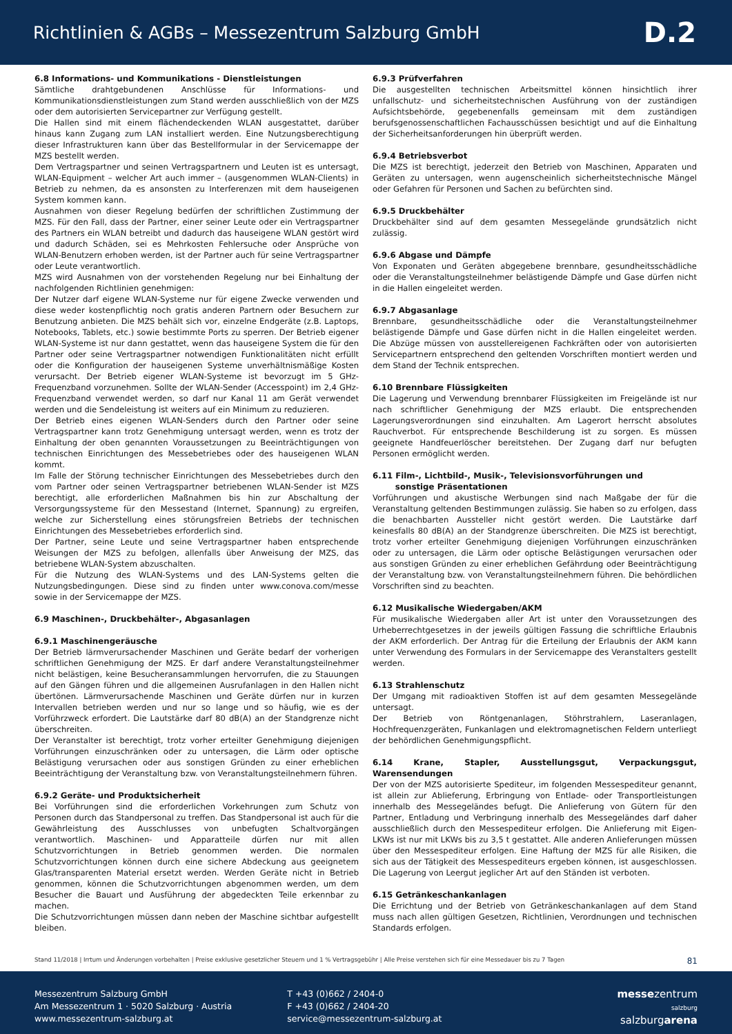Richtlinien & AGBs – Messezentrum Salzburg GmbH
D.2
6.8 Informations- und Kommunikations - Dienstleistungen
Sämtliche drahtgebundenen Anschlüsse für Informations- und Kommunikationsdienstleistungen zum Stand werden ausschließlich von der MZS oder dem autorisierten Servicepartner zur Verfügung gestellt.
Die Hallen sind mit einem flächendeckenden WLAN ausgestattet, darüber hinaus kann Zugang zum LAN installiert werden. Eine Nutzungsberechtigung dieser Infrastrukturen kann über das Bestellformular in der Servicemappe der MZS bestellt werden.
Dem Vertragspartner und seinen Vertragspartnern und Leuten ist es untersagt, WLAN-Equipment – welcher Art auch immer – (ausgenommen WLAN-Clients) in Betrieb zu nehmen, da es ansonsten zu Interferenzen mit dem hauseigenen System kommen kann.
Ausnahmen von dieser Regelung bedürfen der schriftlichen Zustimmung der MZS. Für den Fall, dass der Partner, einer seiner Leute oder ein Vertragspartner des Partners ein WLAN betreibt und dadurch das hauseigene WLAN gestört wird und dadurch Schäden, sei es Mehrkosten Fehlersuche oder Ansprüche von WLAN-Benutzern erhoben werden, ist der Partner auch für seine Vertragspartner oder Leute verantwortlich.
MZS wird Ausnahmen von der vorstehenden Regelung nur bei Einhaltung der nachfolgenden Richtlinien genehmigen:
Der Nutzer darf eigene WLAN-Systeme nur für eigene Zwecke verwenden und diese weder kostenpflichtig noch gratis anderen Partnern oder Besuchern zur Benutzung anbieten. Die MZS behält sich vor, einzelne Endgeräte (z.B. Laptops, Notebooks, Tablets, etc.) sowie bestimmte Ports zu sperren. Der Betrieb eigener WLAN-Systeme ist nur dann gestattet, wenn das hauseigene System die für den Partner oder seine Vertragspartner notwendigen Funktionalitäten nicht erfüllt oder die Konfiguration der hauseigenen Systeme unverhältnismäßige Kosten verursacht. Der Betrieb eigener WLAN-Systeme ist bevorzugt im 5 GHz-Frequenzband vorzunehmen. Sollte der WLAN-Sender (Accesspoint) im 2,4 GHz-Frequenzband verwendet werden, so darf nur Kanal 11 am Gerät verwendet werden und die Sendeleistung ist weiters auf ein Minimum zu reduzieren.
Der Betrieb eines eigenen WLAN-Senders durch den Partner oder seine Vertragspartner kann trotz Genehmigung untersagt werden, wenn es trotz der Einhaltung der oben genannten Voraussetzungen zu Beeinträchtigungen von technischen Einrichtungen des Messebetriebes oder des hauseigenen WLAN kommt.
Im Falle der Störung technischer Einrichtungen des Messebetriebes durch den vom Partner oder seinen Vertragspartner betriebenen WLAN-Sender ist MZS berechtigt, alle erforderlichen Maßnahmen bis hin zur Abschaltung der Versorgungssysteme für den Messestand (Internet, Spannung) zu ergreifen, welche zur Sicherstellung eines störungsfreien Betriebs der technischen Einrichtungen des Messebetriebes erforderlich sind.
Der Partner, seine Leute und seine Vertragspartner haben entsprechende Weisungen der MZS zu befolgen, allenfalls über Anweisung der MZS, das betriebene WLAN-System abzuschalten.
Für die Nutzung des WLAN-Systems und des LAN-Systems gelten die Nutzungsbedingungen. Diese sind zu finden unter www.conova.com/messe sowie in der Servicemappe der MZS.
6.9 Maschinen-, Druckbehälter-, Abgasanlagen
6.9.1 Maschinengeräusche
Der Betrieb lärmverursachender Maschinen und Geräte bedarf der vorherigen schriftlichen Genehmigung der MZS. Er darf andere Veranstaltungsteilnehmer nicht belästigen, keine Besucheransammlungen hervorrufen, die zu Stauungen auf den Gängen führen und die allgemeinen Ausrufanlagen in den Hallen nicht übertönen. Lärmverursachende Maschinen und Geräte dürfen nur in kurzen Intervallen betrieben werden und nur so lange und so häufig, wie es der Vorführzweck erfordert. Die Lautstärke darf 80 dB(A) an der Standgrenze nicht überschreiten.
Der Veranstalter ist berechtigt, trotz vorher erteilter Genehmigung diejenigen Vorführungen einzuschränken oder zu untersagen, die Lärm oder optische Belästigung verursachen oder aus sonstigen Gründen zu einer erheblichen Beeinträchtigung der Veranstaltung bzw. von Veranstaltungsteilnehmern führen.
6.9.2 Geräte- und Produktsicherheit
Bei Vorführungen sind die erforderlichen Vorkehrungen zum Schutz von Personen durch das Standpersonal zu treffen. Das Standpersonal ist auch für die Gewährleistung des Ausschlusses von unbefugten Schaltvorgängen verantwortlich. Maschinen- und Apparatteile dürfen nur mit allen Schutzvorrichtungen in Betrieb genommen werden. Die normalen Schutzvorrichtungen können durch eine sichere Abdeckung aus geeignetem Glas/transparenten Material ersetzt werden. Werden Geräte nicht in Betrieb genommen, können die Schutzvorrichtungen abgenommen werden, um dem Besucher die Bauart und Ausführung der abgedeckten Teile erkennbar zu machen.
Die Schutzvorrichtungen müssen dann neben der Maschine sichtbar aufgestellt bleiben.
6.9.3 Prüfverfahren
Die ausgestellten technischen Arbeitsmittel können hinsichtlich ihrer unfallschutz- und sicherheitstechnischen Ausführung von der zuständigen Aufsichtsbehörde, gegebenenfalls gemeinsam mit dem zuständigen berufsgenossenschaftlichen Fachausschüssen besichtigt und auf die Einhaltung der Sicherheitsanforderungen hin überprüft werden.
6.9.4 Betriebsverbot
Die MZS ist berechtigt, jederzeit den Betrieb von Maschinen, Apparaten und Geräten zu untersagen, wenn augenscheinlich sicherheitstechnische Mängel oder Gefahren für Personen und Sachen zu befürchten sind.
6.9.5 Druckbehälter
Druckbehälter sind auf dem gesamten Messegelände grundsätzlich nicht zulässig.
6.9.6 Abgase und Dämpfe
Von Exponaten und Geräten abgegebene brennbare, gesundheitsschädliche oder die Veranstaltungsteilnehmer belästigende Dämpfe und Gase dürfen nicht in die Hallen eingeleitet werden.
6.9.7 Abgasanlage
Brennbare, gesundheitsschädliche oder die Veranstaltungsteilnehmer belästigende Dämpfe und Gase dürfen nicht in die Hallen eingeleitet werden. Die Abzüge müssen von ausstellereigenen Fachkräften oder von autorisierten Servicepartnern entsprechend den geltenden Vorschriften montiert werden und dem Stand der Technik entsprechen.
6.10 Brennbare Flüssigkeiten
Die Lagerung und Verwendung brennbarer Flüssigkeiten im Freigelände ist nur nach schriftlicher Genehmigung der MZS erlaubt. Die entsprechenden Lagerungsverordnungen sind einzuhalten. Am Lagerort herrscht absolutes Rauchverbot. Für entsprechende Beschilderung ist zu sorgen. Es müssen geeignete Handfeuerlöscher bereitstehen. Der Zugang darf nur befugten Personen ermöglicht werden.
6.11 Film-, Lichtbild-, Musik-, Televisionsvorführungen und
sonstige Präsentationen
Vorführungen und akustische Werbungen sind nach Maßgabe der für die Veranstaltung geltenden Bestimmungen zulässig. Sie haben so zu erfolgen, dass die benachbarten Aussteller nicht gestört werden. Die Lautstärke darf keinesfalls 80 dB(A) an der Standgrenze überschreiten. Die MZS ist berechtigt, trotz vorher erteilter Genehmigung diejenigen Vorführungen einzuschränken oder zu untersagen, die Lärm oder optische Belästigungen verursachen oder aus sonstigen Gründen zu einer erheblichen Gefährdung oder Beeinträchtigung der Veranstaltung bzw. von Veranstaltungsteilnehmern führen. Die behördlichen Vorschriften sind zu beachten.
6.12 Musikalische Wiedergaben/AKM
Für musikalische Wiedergaben aller Art ist unter den Voraussetzungen des Urheberrechtgesetzes in der jeweils gültigen Fassung die schriftliche Erlaubnis der AKM erforderlich. Der Antrag für die Erteilung der Erlaubnis der AKM kann unter Verwendung des Formulars in der Servicemappe des Veranstalters gestellt werden.
6.13 Strahlenschutz
Der Umgang mit radioaktiven Stoffen ist auf dem gesamten Messegelände untersagt.
Der Betrieb von Röntgenanlagen, Stöhrstrahlern, Laseranlagen, Hochfrequenzgeräten, Funkanlagen und elektromagnetischen Feldern unterliegt der behördlichen Genehmigungspflicht.
6.14 Krane, Stapler, Ausstellungsgut, Verpackungsgut, Warensendungen
Der von der MZS autorisierte Spediteur, im folgenden Messespediteur genannt, ist allein zur Ablieferung, Erbringung von Entlade- oder Transportleistungen innerhalb des Messegeländes befugt. Die Anlieferung von Gütern für den Partner, Entladung und Verbringung innerhalb des Messegeländes darf daher ausschließlich durch den Messespediteur erfolgen. Die Anlieferung mit Eigen-LKWs ist nur mit LKWs bis zu 3,5 t gestattet. Alle anderen Anlieferungen müssen über den Messespediteur erfolgen. Eine Haftung der MZS für alle Risiken, die sich aus der Tätigkeit des Messespediteurs ergeben können, ist ausgeschlossen. Die Lagerung von Leergut jeglicher Art auf den Ständen ist verboten.
6.15 Getränkeschankanlagen
Die Errichtung und der Betrieb von Getränkeschankanlagen auf dem Stand muss nach allen gültigen Gesetzen, Richtlinien, Verordnungen und technischen Standards erfolgen.
Stand 11/2018 | Irrtum und Änderungen vorbehalten | Preise exklusive gesetzlicher Steuern und 1 % Vertragsgebühr | Alle Preise verstehen sich für eine Messedauer bis zu 7 Tagen 81
Messezentrum Salzburg GmbH
Am Messezentrum 1 · 5020 Salzburg · Austria
www.messezentrum-salzburg.at
T +43 (0)662 / 2404-0
F +43 (0)662 / 2404-20
service@messezentrum-salzburg.at
messezentrum
salzburg
salzburgarena